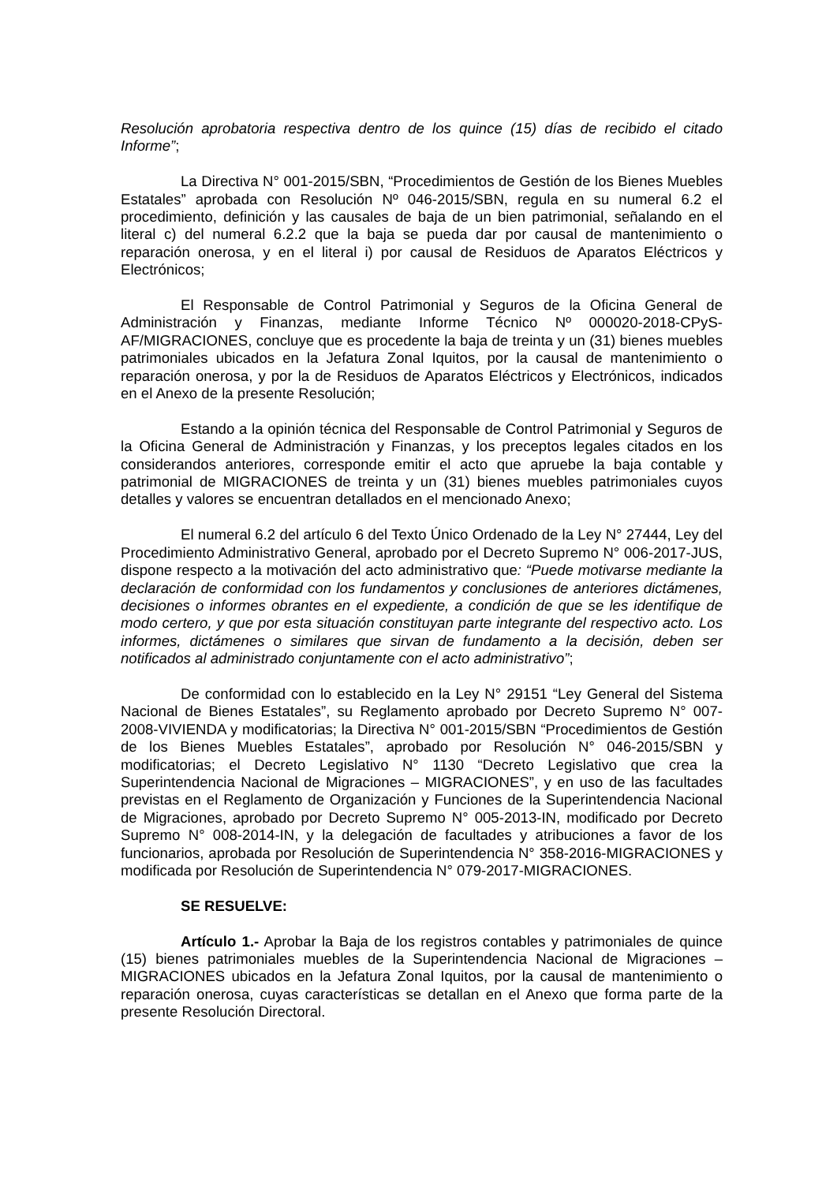Resolución aprobatoria respectiva dentro de los quince (15) días de recibido el citado Informe”;
La Directiva N° 001-2015/SBN, “Procedimientos de Gestión de los Bienes Muebles Estatales” aprobada con Resolución Nº 046-2015/SBN, regula en su numeral 6.2 el procedimiento, definición y las causales de baja de un bien patrimonial, señalando en el literal c) del numeral 6.2.2 que la baja se pueda dar por causal de mantenimiento o reparación onerosa, y en el literal i) por causal de Residuos de Aparatos Eléctricos y Electrónicos;
El Responsable de Control Patrimonial y Seguros de la Oficina General de Administración y Finanzas, mediante Informe Técnico Nº 000020-2018-CPyS-AF/MIGRACIONES, concluye que es procedente la baja de treinta y un (31) bienes muebles patrimoniales ubicados en la Jefatura Zonal Iquitos, por la causal de mantenimiento o reparación onerosa, y por la de Residuos de Aparatos Eléctricos y Electrónicos, indicados en el Anexo de la presente Resolución;
Estando a la opinión técnica del Responsable de Control Patrimonial y Seguros de la Oficina General de Administración y Finanzas, y los preceptos legales citados en los considerandos anteriores, corresponde emitir el acto que apruebe la baja contable y patrimonial de MIGRACIONES de treinta y un (31) bienes muebles patrimoniales cuyos detalles y valores se encuentran detallados en el mencionado Anexo;
El numeral 6.2 del artículo 6 del Texto Único Ordenado de la Ley N° 27444, Ley del Procedimiento Administrativo General, aprobado por el Decreto Supremo N° 006-2017-JUS, dispone respecto a la motivación del acto administrativo que: “Puede motivarse mediante la declaración de conformidad con los fundamentos y conclusiones de anteriores dictámenes, decisiones o informes obrantes en el expediente, a condición de que se les identifique de modo certero, y que por esta situación constituyan parte integrante del respectivo acto. Los informes, dictámenes o similares que sirvan de fundamento a la decisión, deben ser notificados al administrado conjuntamente con el acto administrativo”;
De conformidad con lo establecido en la Ley N° 29151 “Ley General del Sistema Nacional de Bienes Estatales”, su Reglamento aprobado por Decreto Supremo N° 007-2008-VIVIENDA y modificatorias; la Directiva N° 001-2015/SBN “Procedimientos de Gestión de los Bienes Muebles Estatales”, aprobado por Resolución N° 046-2015/SBN y modificatorias; el Decreto Legislativo N° 1130 “Decreto Legislativo que crea la Superintendencia Nacional de Migraciones – MIGRACIONES”, y en uso de las facultades previstas en el Reglamento de Organización y Funciones de la Superintendencia Nacional de Migraciones, aprobado por Decreto Supremo N° 005-2013-IN, modificado por Decreto Supremo N° 008-2014-IN, y la delegación de facultades y atribuciones a favor de los funcionarios, aprobada por Resolución de Superintendencia N° 358-2016-MIGRACIONES y modificada por Resolución de Superintendencia N° 079-2017-MIGRACIONES.
SE RESUELVE:
Artículo 1.- Aprobar la Baja de los registros contables y patrimoniales de quince (15) bienes patrimoniales muebles de la Superintendencia Nacional de Migraciones – MIGRACIONES ubicados en la Jefatura Zonal Iquitos, por la causal de mantenimiento o reparación onerosa, cuyas características se detallan en el Anexo que forma parte de la presente Resolución Directoral.